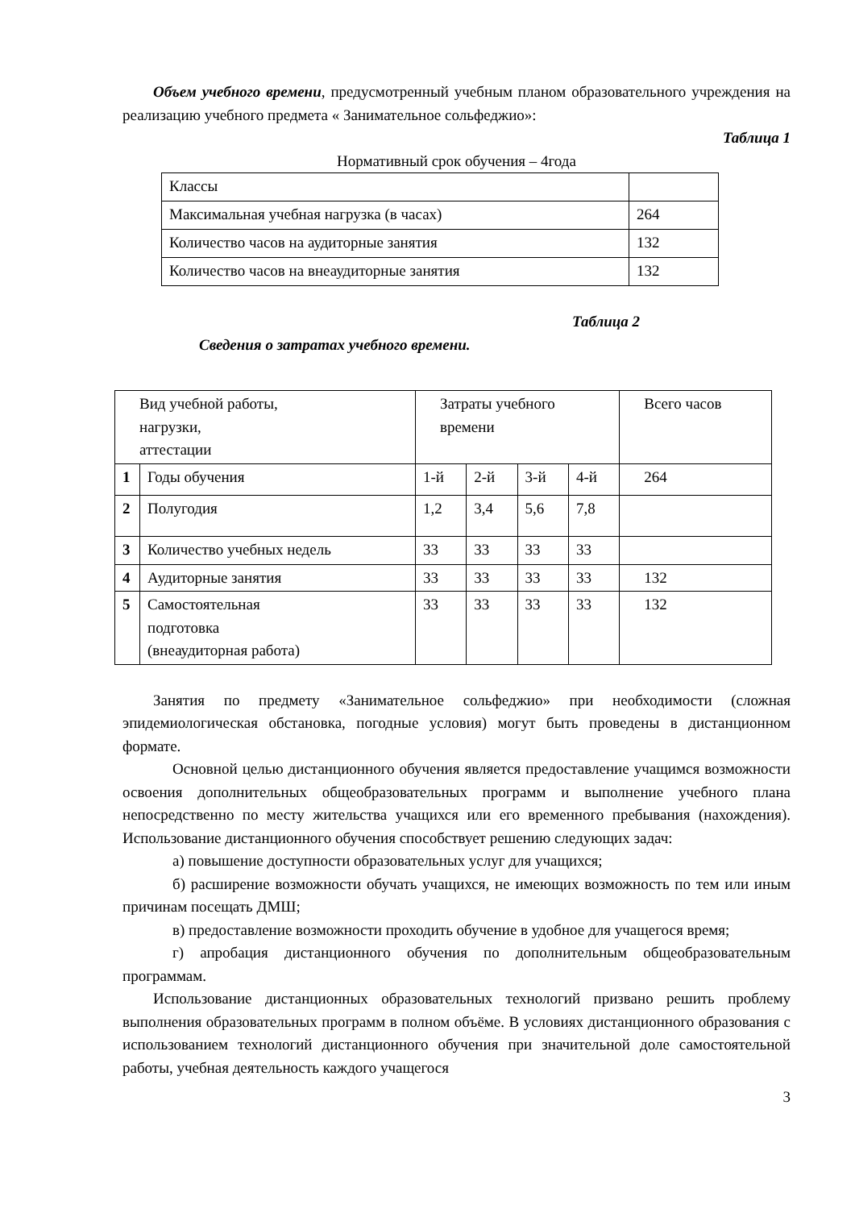Объем учебного времени, предусмотренный учебным планом образовательного учреждения на реализацию учебного предмета « Занимательное сольфеджио»:
Таблица 1
Нормативный срок обучения – 4года
| Классы | |
| Максимальная учебная нагрузка (в часах) | 264 |
| Количество часов на аудиторные занятия | 132 |
| Количество часов на внеаудиторные занятия | 132 |
Таблица 2
Сведения о затратах учебного времени.
| Вид учебной работы, нагрузки, аттестации | | Затраты учебного времени | | | | Всего часов |
| 1 | Годы обучения | 1-й | 2-й | 3-й | 4-й | 264 |
| 2 | Полугодия | 1,2 | 3,4 | 5,6 | 7,8 | |
| 3 | Количество учебных недель | 33 | 33 | 33 | 33 | |
| 4 | Аудиторные занятия | 33 | 33 | 33 | 33 | 132 |
| 5 | Самостоятельная подготовка (внеаудиторная работа) | 33 | 33 | 33 | 33 | 132 |
Занятия по предмету «Занимательное сольфеджио» при необходимости (сложная эпидемиологическая обстановка, погодные условия) могут быть проведены в дистанционном формате.
Основной целью дистанционного обучения является предоставление учащимся возможности освоения дополнительных общеобразовательных программ и выполнение учебного плана непосредственно по месту жительства учащихся или его временного пребывания (нахождения). Использование дистанционного обучения способствует решению следующих задач:
а) повышение доступности образовательных услуг для учащихся;
б) расширение возможности обучать учащихся, не имеющих возможность по тем или иным причинам посещать ДМШ;
в) предоставление возможности проходить обучение в удобное для учащегося время;
г) апробация дистанционного обучения по дополнительным общеобразовательным программам.
Использование дистанционных образовательных технологий призвано решить проблему выполнения образовательных программ в полном объёме. В условиях дистанционного образования с использованием технологий дистанционного обучения при значительной доле самостоятельной работы, учебная деятельность каждого учащегося
3